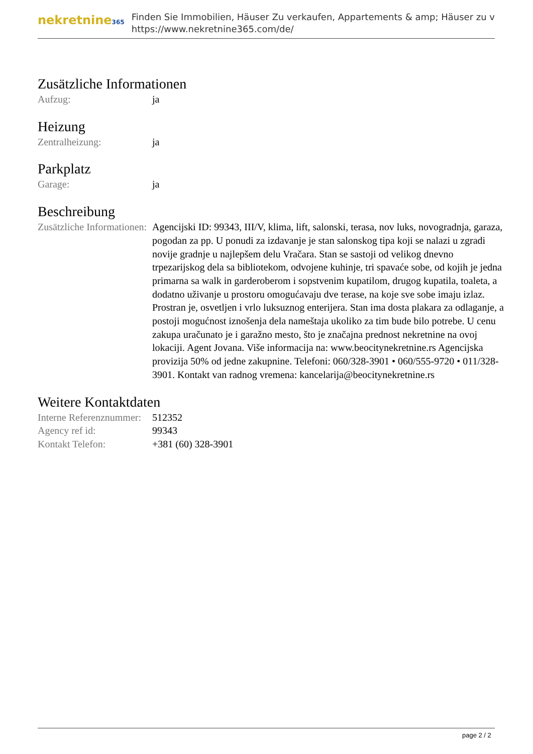nekretnine365
Finden Sie Immobilien, Häuser Zu verkaufen, Appartements & amp; Häuser zu v
https://www.nekretnine365.com/de/
Zusätzliche Informationen
| Aufzug: | ja |
Heizung
| Zentralheizung: | ja |
Parkplatz
| Garage: | ja |
Beschreibung
| Zusätzliche Informationen: | Agencijski ID: 99343, III/V, klima, lift, salonski, terasa, nov luks, novogradnja, garaza, pogodan za pp. U ponudi za izdavanje je stan salonskog tipa koji se nalazi u zgradi novije gradnje u najlepšem delu Vračara. Stan se sastoji od velikog dnevno trpezarijskog dela sa bibliotekom, odvojene kuhinje, tri spavaće sobe, od kojih je jedna primarna sa walk in garderoberom i sopstvenim kupatilom, drugog kupatila, toaleta, a dodatno uživanje u prostoru omogućavaju dve terase, na koje sve sobe imaju izlaz. Prostran je, osvetljen i vrlo luksuznog enterijera. Stan ima dosta plakara za odlaganje, a postoji mogućnost iznošenja dela nameštaja ukoliko za tim bude bilo potrebe. U cenu zakupa uračunato je i garažno mesto, što je značajna prednost nekretnine na ovoj lokaciji. Agent Jovana. Više informacija na: www.beocitynekretnine.rs Agencijska provizija 50% od jedne zakupnine. Telefoni: 060/328-3901 • 060/555-9720 • 011/328-3901. Kontakt van radnog vremena: kancelarija@beocitynekretnine.rs |
Weitere Kontaktdaten
| Interne Referenznummer: | 512352 |
| Agency ref id: | 99343 |
| Kontakt Telefon: | +381 (60) 328-3901 |
page 2 / 2